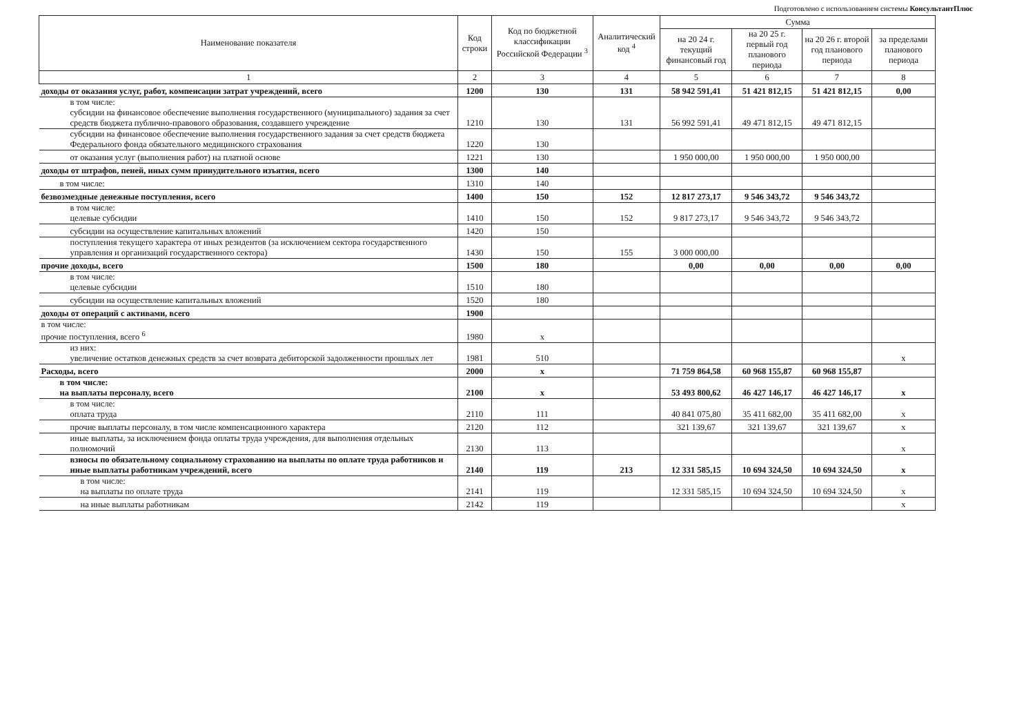Подготовлено с использованием системы КонсультантПлюс
| Наименование показателя | Код строки | Код по бюджетной классификации Российской Федерации <sup>3</sup> | Аналитический код <sup>4</sup> | Сумма | | | |
| --- | --- | --- | --- | --- | --- | --- | --- |
| | | | | на 20 24 г. текущий финансовый год | на 20 25 г. первый год планового периода | на 20 26 г. второй год планового периода | за пределами планового периода |
| 1 | 2 | 3 | 4 | 5 | 6 | 7 | 8 |
| доходы от оказания услуг, работ, компенсации затрат учреждений, всего | 1200 | 130 | 131 | 58 942 591,41 | 51 421 812,15 | 51 421 812,15 | 0,00 |
| в том числе: субсидии на финансовое обеспечение выполнения государственного (муниципального) задания за счет средств бюджета публично-правового образования, создавшего учреждение | 1210 | 130 | 131 | 56 992 591,41 | 49 471 812,15 | 49 471 812,15 | |
| субсидии на финансовое обеспечение выполнения государственного задания за счет средств бюджета Федерального фонда обязательного медицинского страхования | 1220 | 130 | | | | | |
| от оказания услуг (выполнения работ) на платной основе | 1221 | 130 | | 1 950 000,00 | 1 950 000,00 | 1 950 000,00 | |
| доходы от штрафов, пеней, иных сумм принудительного изъятия, всего | 1300 | 140 | | | | | |
| в том числе: | 1310 | 140 | | | | | |
| безвозмездные денежные поступления, всего | 1400 | 150 | 152 | 12 817 273,17 | 9 546 343,72 | 9 546 343,72 | |
| в том числе: целевые субсидии | 1410 | 150 | 152 | 9 817 273,17 | 9 546 343,72 | 9 546 343,72 | |
| субсидии на осуществление капитальных вложений | 1420 | 150 | | | | | |
| поступления текущего характера от иных резидентов (за исключением сектора государственного управления и организаций государственного сектора) | 1430 | 150 | 155 | 3 000 000,00 | | | |
| прочие доходы, всего | 1500 | 180 | | 0,00 | 0,00 | 0,00 | 0,00 |
| в том числе: целевые субсидии | 1510 | 180 | | | | | |
| субсидии на осуществление капитальных вложений | 1520 | 180 | | | | | |
| доходы от операций с активами, всего | 1900 | | | | | | |
| в том числе: прочие поступления, всего <sup>6</sup> | 1980 | x | | | | | |
| из них: увеличение остатков денежных средств за счет возврата дебиторской задолженности прошлых лет | 1981 | 510 | | | | | x |
| Расходы, всего | 2000 | x | | 71 759 864,58 | 60 968 155,87 | 60 968 155,87 | |
| в том числе: на выплаты персоналу, всего | 2100 | x | | 53 493 800,62 | 46 427 146,17 | 46 427 146,17 | x |
| в том числе: оплата труда | 2110 | 111 | | 40 841 075,80 | 35 411 682,00 | 35 411 682,00 | x |
| прочие выплаты персоналу, в том числе компенсационного характера | 2120 | 112 | | 321 139,67 | 321 139,67 | 321 139,67 | x |
| иные выплаты, за исключением фонда оплаты труда учреждения, для выполнения отдельных полномочий | 2130 | 113 | | | | | x |
| взносы по обязательному социальному страхованию на выплаты по оплате труда работников и иные выплаты работникам учреждений, всего | 2140 | 119 | 213 | 12 331 585,15 | 10 694 324,50 | 10 694 324,50 | x |
| в том числе: на выплаты по оплате труда | 2141 | 119 | | 12 331 585,15 | 10 694 324,50 | 10 694 324,50 | x |
| на иные выплаты работникам | 2142 | 119 | | | | | x |